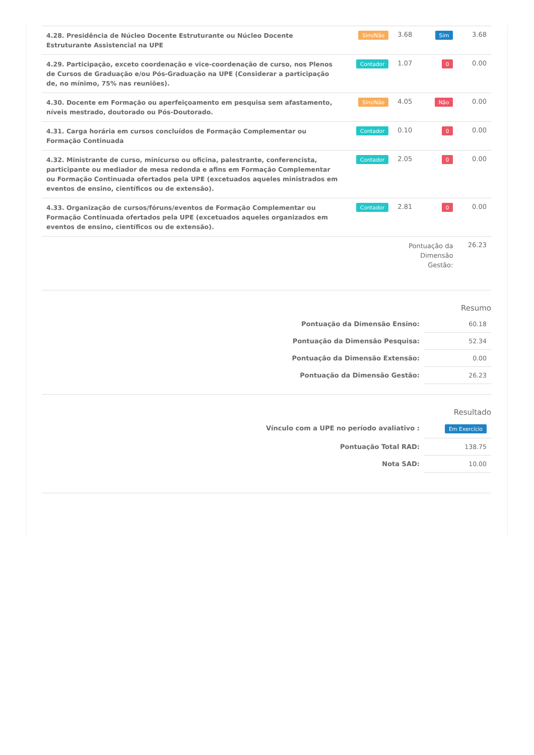| 4.28. Presidência de Núcleo Docente Estruturante ou Núcleo Docente Estruturante Assistencial na UPE | Sim/Não | 3.68 | Sim | 3.68 |
| 4.29. Participação, exceto coordenação e vice-coordenação de curso, nos Plenos de Cursos de Graduação e/ou Pós-Graduação na UPE (Considerar a participação de, no mínimo, 75% nas reuniões). | Contador | 1.07 | 0 | 0.00 |
| 4.30. Docente em Formação ou aperfeiçoamento em pesquisa sem afastamento, níveis mestrado, doutorado ou Pós-Doutorado. | Sim/Não | 4.05 | Não | 0.00 |
| 4.31. Carga horária em cursos concluídos de Formação Complementar ou Formação Continuada | Contador | 0.10 | 0 | 0.00 |
| 4.32. Ministrante de curso, minicurso ou oficina, palestrante, conferencista, participante ou mediador de mesa redonda e afins em Formação Complementar ou Formação Continuada ofertados pela UPE (excetuados aqueles ministrados em eventos de ensino, científicos ou de extensão). | Contador | 2.05 | 0 | 0.00 |
| 4.33. Organização de cursos/fóruns/eventos de Formação Complementar ou Formação Continuada ofertados pela UPE (excetuados aqueles organizados em eventos de ensino, científicos ou de extensão). | Contador | 2.81 | 0 | 0.00 |
| | | Pontuação da Dimensão Gestão: | | 26.23 |
Resumo
| Pontuação da Dimensão Ensino: | 60.18 |
| Pontuação da Dimensão Pesquisa: | 52.34 |
| Pontuação da Dimensão Extensão: | 0.00 |
| Pontuação da Dimensão Gestão: | 26.23 |
Resultado
| Vínculo com a UPE no período avaliativo : | Em Exercício |
| Pontuação Total RAD: | 138.75 |
| Nota SAD: | 10.00 |